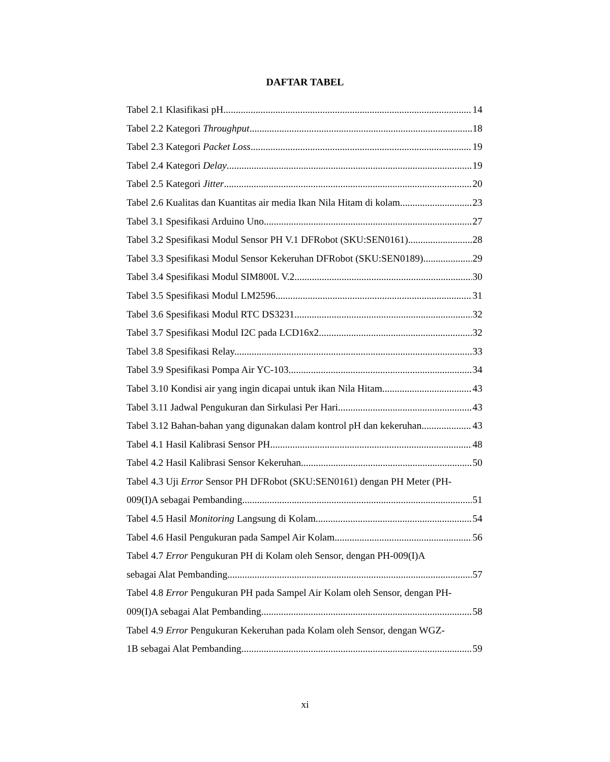DAFTAR TABEL
Tabel 2.1 Klasifikasi pH. 14
Tabel 2.2 Kategori Throughput. 18
Tabel 2.3 Kategori Packet Loss. 19
Tabel 2.4 Kategori Delay. 19
Tabel 2.5 Kategori Jitter. 20
Tabel 2.6 Kualitas dan Kuantitas air media Ikan Nila Hitam di kolam. 23
Tabel 3.1 Spesifikasi Arduino Uno. 27
Tabel 3.2 Spesifikasi Modul Sensor PH V.1 DFRobot (SKU:SEN0161). 28
Tabel 3.3 Spesifikasi Modul Sensor Kekeruhan DFRobot (SKU:SEN0189). 29
Tabel 3.4 Spesifikasi Modul SIM800L V.2. 30
Tabel 3.5 Spesifikasi Modul LM2596. 31
Tabel 3.6 Spesifikasi Modul RTC DS3231 32
Tabel 3.7 Spesifikasi Modul I2C pada LCD16x2. 32
Tabel 3.8 Spesifikasi Relay. 33
Tabel 3.9 Spesifikasi Pompa Air YC-103. 34
Tabel 3.10 Kondisi air yang ingin dicapai untuk ikan Nila Hitam. 43
Tabel 3.11 Jadwal Pengukuran dan Sirkulasi Per Hari. 43
Tabel 3.12 Bahan-bahan yang digunakan dalam kontrol pH dan kekeruhan. 43
Tabel 4.1 Hasil Kalibrasi Sensor PH. 48
Tabel 4.2 Hasil Kalibrasi Sensor Kekeruhan. 50
Tabel 4.3 Uji Error Sensor PH DFRobot (SKU:SEN0161) dengan PH Meter (PH-
009(I)A sebagai Pembanding. 51
Tabel 4.5 Hasil Monitoring Langsung di Kolam. 54
Tabel 4.6 Hasil Pengukuran pada Sampel Air Kolam. 56
Tabel 4.7 Error Pengukuran PH di Kolam oleh Sensor, dengan PH-009(I)A
sebagai Alat Pembanding. 57
Tabel 4.8 Error Pengukuran PH pada Sampel Air Kolam oleh Sensor, dengan PH-
009(I)A sebagai Alat Pembanding. 58
Tabel 4.9 Error Pengukuran Kekeruhan pada Kolam oleh Sensor, dengan WGZ-
1B sebagai Alat Pembanding. 59
xi